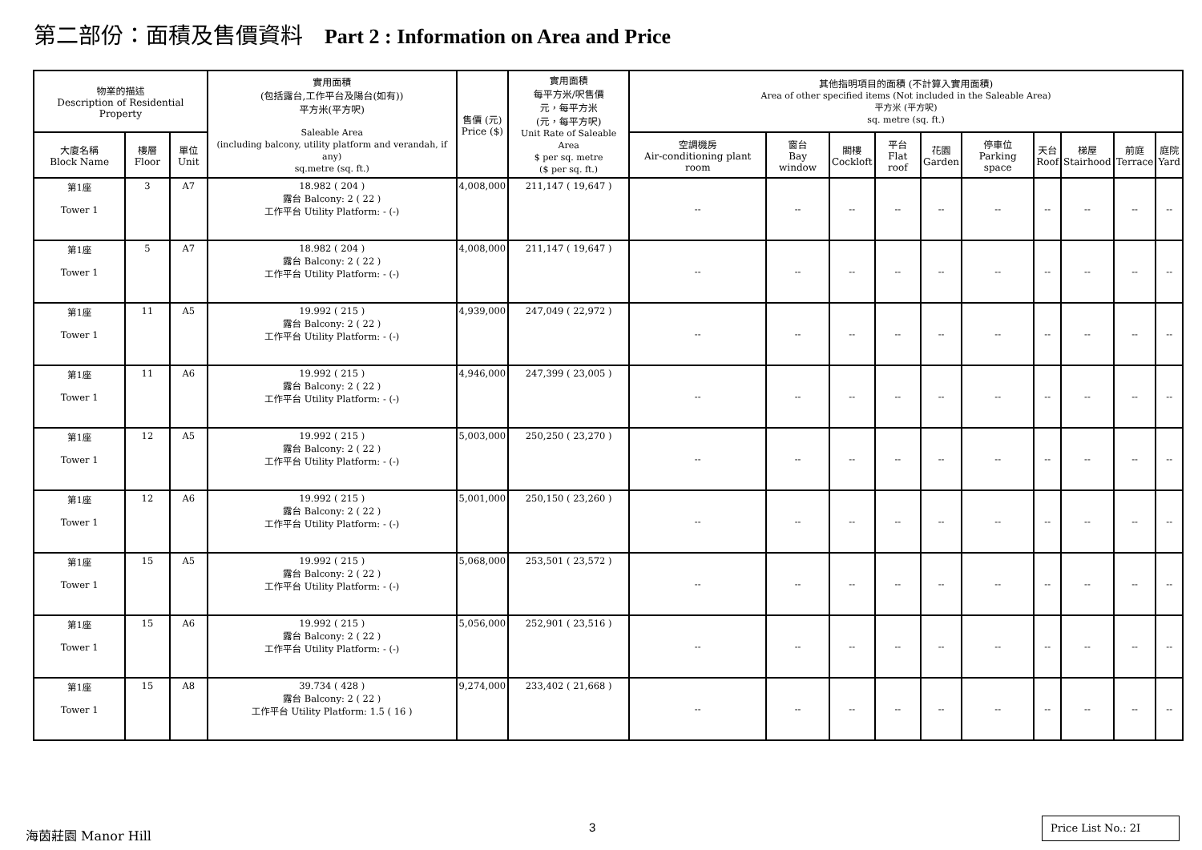第二部份：面積及售價資料 Part 2 : Information on Area and Price
| 物業的描述 Description of Residential Property | | | 實用面積 (包括露台,工作平台及陽台(如有)) 平方米(平方呎) Saleable Area (including balcony, utility platform and verandah, if any) sq.metre (sq. ft.) | 售價 (元) Price ($) | 實用面積 每平方米/呎售價 元，每平方米 (元，每平方呎) Unit Rate of Saleable Area $ per sq. metre ($ per sq. ft.) | 其他指明項目的面積 (不計算入實用面積) Area of other specified items (Not included in the Saleable Area) 平方米 (平方呎) sq. metre (sq. ft.) | | | | | | | | | |
| --- | --- | --- | --- | --- | --- | --- | --- | --- | --- | --- | --- | --- | --- | --- | --- |
| 大廈名稱 Block Name | 樓層 Floor | 單位 Unit | | | | 空調機房 Air-conditioning plant room | 窗台 Bay window | 閣樓 Cockloft | 平台 Flat roof | 花園 Garden | 停車位 Parking space | 天台 Roof | 梯屋 Stairhood | 前庭 Terrace | 庭院 Yard |
| 第1座 Tower 1 | 3 | A7 | 18.982 ( 204 ) 露台 Balcony: 2 ( 22 ) 工作平台 Utility Platform: - (-) | 4,008,000 | 211,147 ( 19,647 ) | -- | -- | -- | -- | -- | -- | -- | -- | -- | -- |
| 第1座 Tower 1 | 5 | A7 | 18.982 ( 204 ) 露台 Balcony: 2 ( 22 ) 工作平台 Utility Platform: - (-) | 4,008,000 | 211,147 ( 19,647 ) | -- | -- | -- | -- | -- | -- | -- | -- | -- | -- |
| 第1座 Tower 1 | 11 | A5 | 19.992 ( 215 ) 露台 Balcony: 2 ( 22 ) 工作平台 Utility Platform: - (-) | 4,939,000 | 247,049 ( 22,972 ) | -- | -- | -- | -- | -- | -- | -- | -- | -- | -- |
| 第1座 Tower 1 | 11 | A6 | 19.992 ( 215 ) 露台 Balcony: 2 ( 22 ) 工作平台 Utility Platform: - (-) | 4,946,000 | 247,399 ( 23,005 ) | -- | -- | -- | -- | -- | -- | -- | -- | -- | -- |
| 第1座 Tower 1 | 12 | A5 | 19.992 ( 215 ) 露台 Balcony: 2 ( 22 ) 工作平台 Utility Platform: - (-) | 5,003,000 | 250,250 ( 23,270 ) | -- | -- | -- | -- | -- | -- | -- | -- | -- | -- |
| 第1座 Tower 1 | 12 | A6 | 19.992 ( 215 ) 露台 Balcony: 2 ( 22 ) 工作平台 Utility Platform: - (-) | 5,001,000 | 250,150 ( 23,260 ) | -- | -- | -- | -- | -- | -- | -- | -- | -- | -- |
| 第1座 Tower 1 | 15 | A5 | 19.992 ( 215 ) 露台 Balcony: 2 ( 22 ) 工作平台 Utility Platform: - (-) | 5,068,000 | 253,501 ( 23,572 ) | -- | -- | -- | -- | -- | -- | -- | -- | -- | -- |
| 第1座 Tower 1 | 15 | A6 | 19.992 ( 215 ) 露台 Balcony: 2 ( 22 ) 工作平台 Utility Platform: - (-) | 5,056,000 | 252,901 ( 23,516 ) | -- | -- | -- | -- | -- | -- | -- | -- | -- | -- |
| 第1座 Tower 1 | 15 | A8 | 39.734 ( 428 ) 露台 Balcony: 2 ( 22 ) 工作平台 Utility Platform: 1.5 ( 16 ) | 9,274,000 | 233,402 ( 21,668 ) | -- | -- | -- | -- | -- | -- | -- | -- | -- | -- |
海茵莊園 Manor Hill 3 Price List No.: 2I